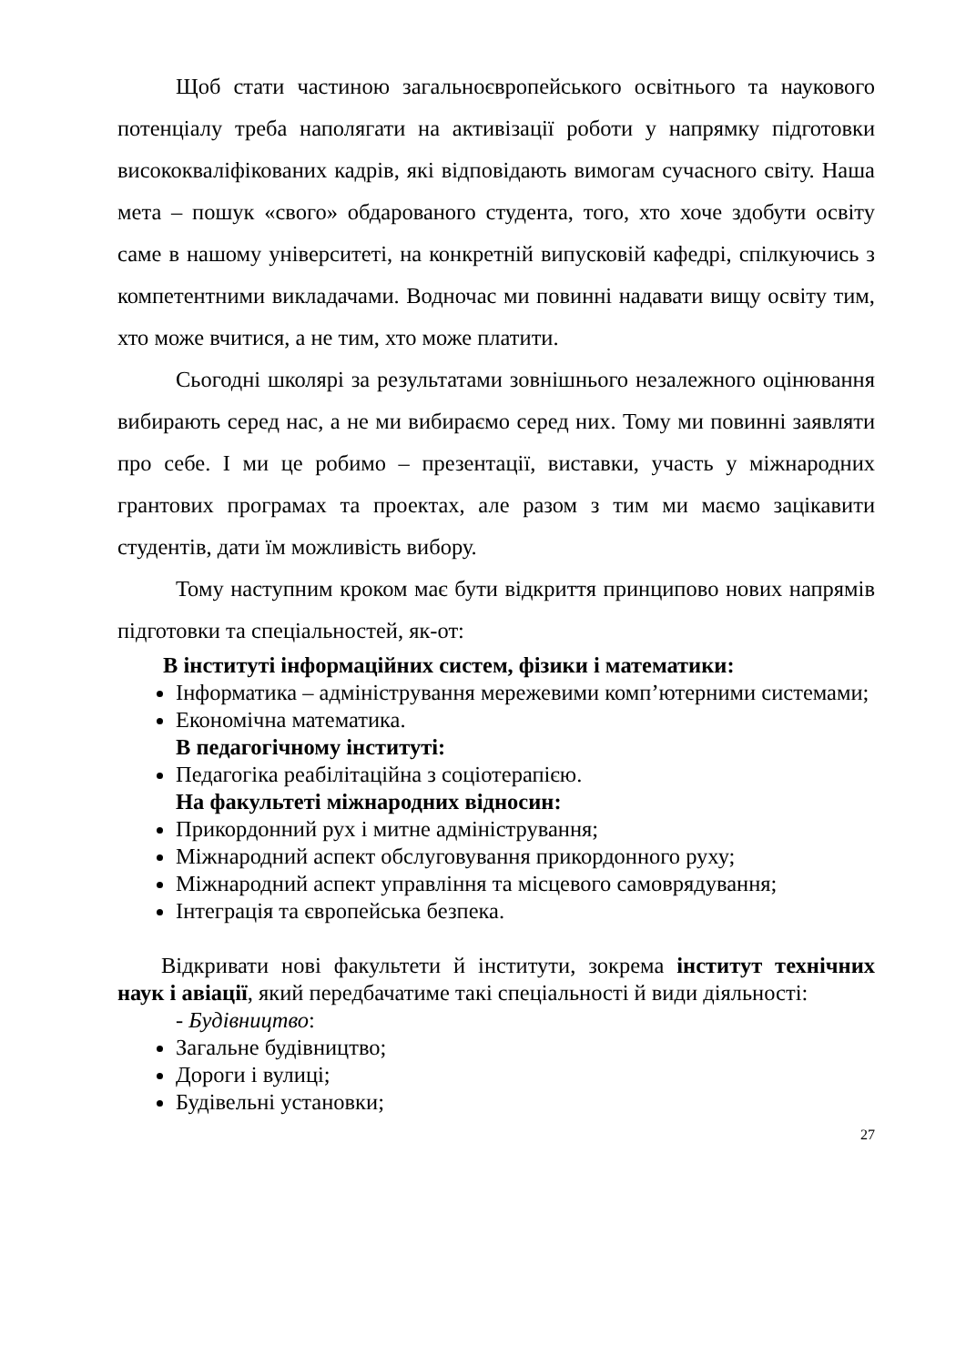Щоб стати частиною загальноєвропейського освітнього та наукового потенціалу треба наполягати на активізації роботи у напрямку підготовки висококваліфікованих кадрів, які відповідають вимогам сучасного світу. Наша мета – пошук «свого» обдарованого студента, того, хто хоче здобути освіту саме в нашому університеті, на конкретній випусковій кафедрі, спілкуючись з компетентними викладачами. Водночас ми повинні надавати вищу освіту тим, хто може вчитися, а не тим, хто може платити.
Сьогодні школярі за результатами зовнішнього незалежного оцінювання вибирають серед нас, а не ми вибираємо серед них. Тому ми повинні заявляти про себе. І ми це робимо – презентації, виставки, участь у міжнародних грантових програмах та проектах, але разом з тим ми маємо зацікавити студентів, дати їм можливість вибору.
Тому наступним кроком має бути відкриття принципово нових напрямів підготовки та спеціальностей, як-от:
В інституті інформаційних систем, фізики і математики:
Інформатика – адміністрування мережевими комп’ютерними системами;
Економічна математика.
В педагогічному інституті:
Педагогіка реабілітаційна з соціотерапією.
На факультеті міжнародних відносин:
Прикордонний рух і митне адміністрування;
Міжнародний аспект обслуговування прикордонного руху;
Міжнародний аспект управління та місцевого самоврядування;
Інтеграція та європейська безпека.
Відкривати нові факультети й інститути, зокрема інститут технічних наук і авіації, який передбачатиме такі спеціальності й види діяльності:
- Будівництво:
Загальне будівництво;
Дороги і вулиці;
Будівельні установки;
27